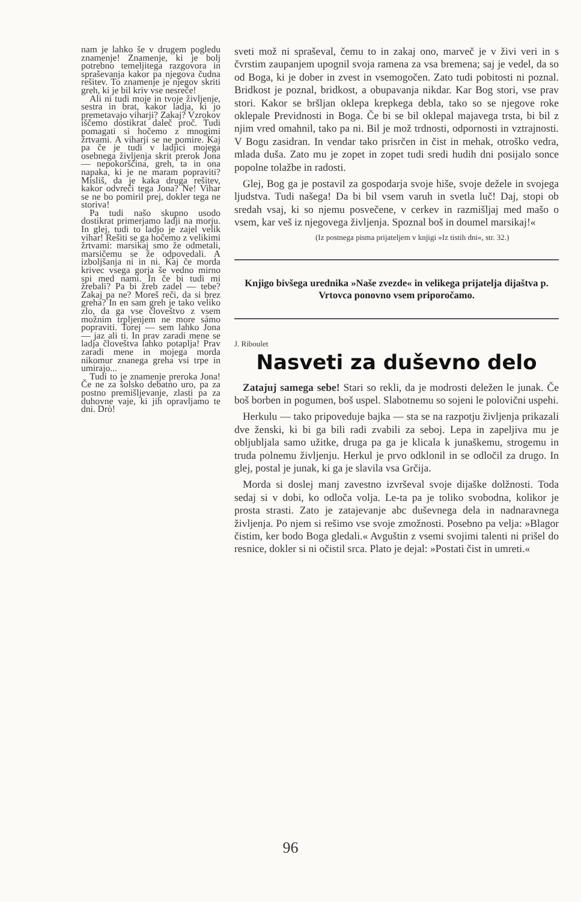nam je lahko še v drugem pogledu znamenje! Znamenje, ki je bolj potrebno temeljitega razgovora in spraševanja kakor pa njegova čudna rešitev. To znamenje je njegov skriti greh, ki je bil kriv vse nesreče!
Ali ni tudi moje in tvoje življenje, sestra in brat, kakor ladja, ki jo premetavajo viharji? Zakaj? Vzrokov iščemo dostikrat daleč proč. Tudi pomagati si hočemo z mnogimi žrtvami. A viharji se ne pomire. Kaj pa če je tudi v ladjici mojega osebnega življenja skrit prerok Jona — nepokorščina, greh, ta in ona napaka, ki je ne maram popraviti? Misliš, da je kaka druga rešitev, kakor odvreči tega Jona? Ne! Vihar se ne bo pomiril prej, dokler tega ne storiva!
Pa tudi našo skupno usodo dostikrat primerjamo ladji na morju. In glej, tudi to ladjo je zajel velik vihar! Rešiti se ga hočemo z velikimi žrtvami: marsikaj smo že odmetali, marsičemu se že odpovedali. A izboljšanja ni in ni. Kaj če morda krivec vsega gorja še vedno mirno spi med nami. In če bi tudi mi žrebali? Pa bi žreb zadel — tebe? Zakaj pa ne? Moreš reči, da si brez greha? In en sam greh je tako veliko zlo, da ga vse človeštvo z vsem možnim trpljenjem ne more sámo popraviti. Torej — sem lahko Jona — jaz ali ti. In prav zaradi mene se ladja človeštva lahko potaplja! Prav zaradi mene in mojega morda nikomur znanega greha vsi trpe in umirajo...
Tudi to je znamenje preroka Jona! Če ne za šolsko debatno uro, pa za postno premišljevanje, zlasti pa za duhovne vaje, ki jih opravljamo te dni. Drò!
sveti mož ni spraševal, čemu to in zakaj ono, marveč je v živi veri in s čvrstim zaupanjem upognil svoja ramena za vsa bremena; saj je vedel, da so od Boga, ki je dober in zvest in vsemogočen. Zato tudi pobitosti ni poznal. Bridkost je poznal, bridkost, a obupavanja nikdar. Kar Bog stori, vse prav stori. Kakor se bršljan oklepa krepkega debla, tako so se njegove roke oklepale Previdnosti in Boga. Če bi se bil oklepal majavega trsta, bi bil z njim vred omahnil, tako pa ni. Bil je mož trdnosti, odpornosti in vztrajnosti. V Bogu zasidran. In vendar tako prisrčen in čist in mehak, otroško vedra, mlada duša. Zato mu je zopet in zopet tudi sredi hudih dni posijalo sonce popolne tolažbe in radosti.
Glej, Bog ga je postavil za gospodarja svoje hiše, svoje dežele in svojega ljudstva. Tudi našega! Da bi bil vsem varuh in svetla luč! Daj, stopi ob sredah vsaj, ki so njemu posvečene, v cerkev in razmišljaj med mašo o vsem, kar veš iz njegovega življenja. Spoznal boš in doumel marsikaj!«
(Iz postnega pisma prijateljem v knjigi »Iz tistih dni«, str. 32.)
Knjigo bivšega urednika »Naše zvezde« in velikega prijatelja dijaštva p. Vrtovca ponovno vsem priporočamo.
J. Riboulet
Nasveti za duševno delo
Zatajuj samega sebe! Stari so rekli, da je modrosti deležen le junak. Če boš borben in pogumen, boš uspel. Slabotnemu so sojeni le polovični uspehi.
Herkulu — tako pripoveduje bajka — sta se na razpotju življenja prikazali dve ženski, ki bi ga bili radi zvabili za seboj. Lepa in zapeljiva mu je obljubljala samo užitke, druga pa ga je klicala k junaškemu, strogemu in truda polnemu življenju. Herkul je prvo odklonil in se odločil za drugo. In glej, postal je junak, ki ga je slavila vsa Grčija.
Morda si doslej manj zavestno izvrševal svoje dijaške dolžnosti. Toda sedaj si v dobi, ko odloča volja. Le-ta pa je toliko svobodna, kolikor je prosta strasti. Zato je zatajevanje abc duševnega dela in nadnaravnega življenja. Po njem si rešimo vse svoje zmožnosti. Posebno pa velja: »Blagor čistim, ker bodo Boga gledali.« Avguštin z vsemi svojimi talenti ni prišel do resnice, dokler si ni očistil srca. Plato je dejal: »Postati čist in umreti.«
96